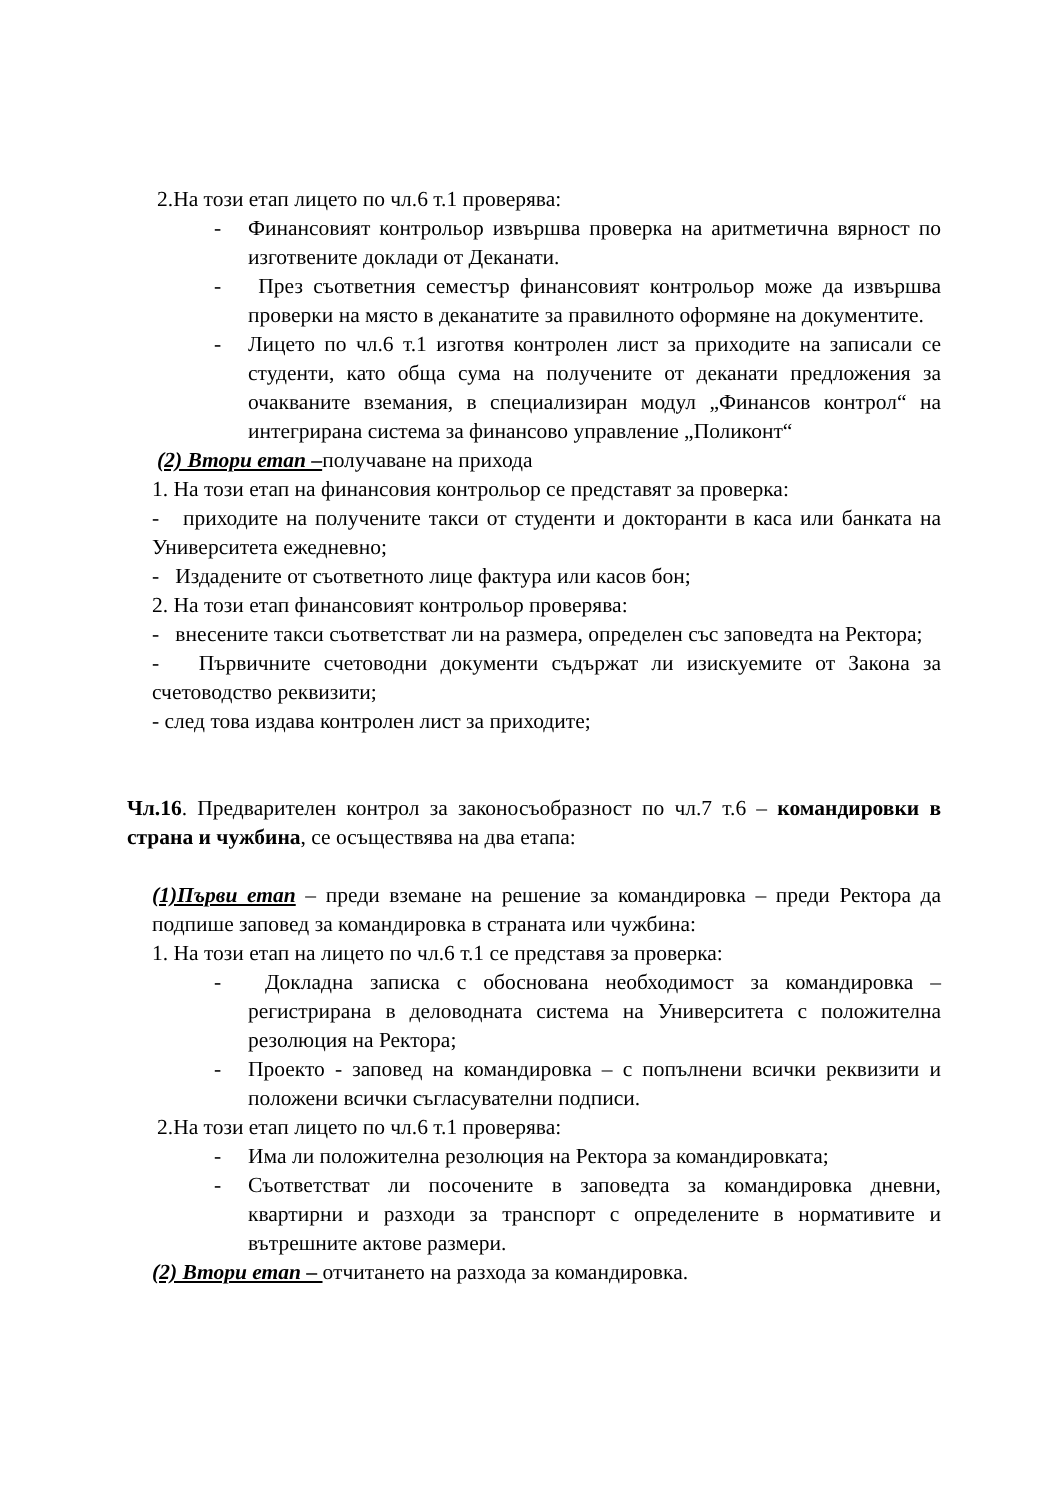2.На този етап лицето по чл.6 т.1 проверява:
- Финансовият контрольор извършва проверка на аритметична вярност по изготвените доклади от Деканати.
- През съответния семестър финансовият контрольор може да извършва проверки на място в деканатите за правилното оформяне на документите.
- Лицето по чл.6 т.1 изготвя контролен лист за приходите на записали се студенти, като обща сума на получените от деканати предложения за очакваните вземания, в специализиран модул „Финансов контрол“ на интегрирана система за финансово управление „Поликонт“
(2) Втори етап –получаване на прихода
1. На този етап на финансовия контрольор се представят за проверка:
- приходите на получените такси от студенти и докторанти в каса или банката на Университета ежедневно;
- Издадените от съответното лице фактура или касов бон;
2. На този етап финансовият контрольор проверява:
- внесените такси съответстват ли на размера, определен със заповедта на Ректора;
- Първичните счетоводни документи съдържат ли изискуемите от Закона за счетоводство реквизити;
- след това издава контролен лист за приходите;
Чл.16. Предварителен контрол за законосъобразност по чл.7 т.6 – командировки в страна и чужбина, се осъществява на два етапа:
(1)Първи етап – преди вземане на решение за командировка – преди Ректора да подпише заповед за командировка в страната или чужбина:
1. На този етап на лицето по чл.6 т.1 се представя за проверка:
- Докладна записка с обоснована необходимост за командировка – регистрирана в деловодната система на Университета с положителна резолюция на Ректора;
- Проекто - заповед на командировка – с попълнени всички реквизити и положени всички съгласувателни подписи.
2.На този етап лицето по чл.6 т.1 проверява:
- Има ли положителна резолюция на Ректора за командировката;
- Съответстват ли посочените в заповедта за командировка дневни, квартирни и разходи за транспорт с определените в нормативите и вътрешните актове размери.
(2) Втори етап – отчитането на разхода за командировка.